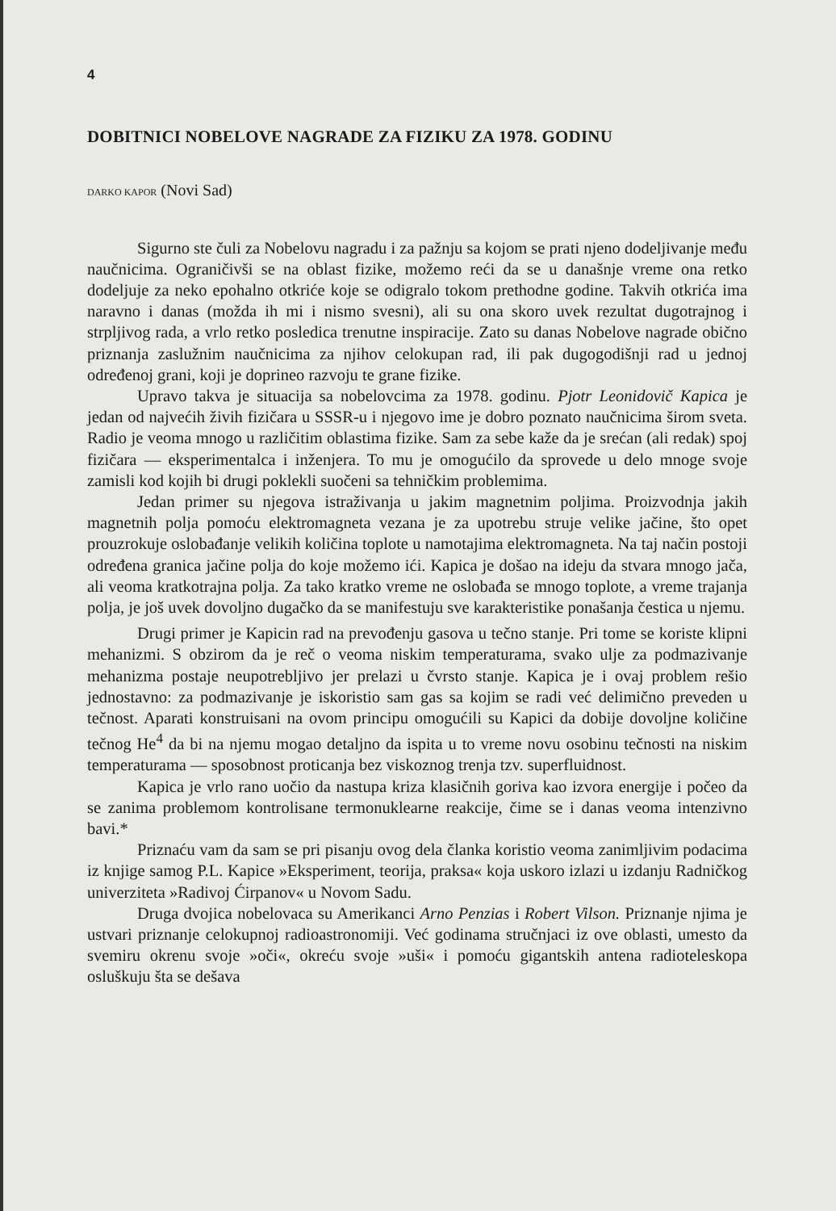4
DOBITNICI NOBELOVE NAGRADE ZA FIZIKU ZA 1978. GODINU
DARKO KAPOR (Novi Sad)
Sigurno ste čuli za Nobelovu nagradu i za pažnju sa kojom se prati njeno dodeljivanje među naučnicima. Ograničivši se na oblast fizike, možemo reći da se u današnje vreme ona retko dodeljuje za neko epohalno otkriće koje se odigralo tokom prethodne godine. Takvih otkrića ima naravno i danas (možda ih mi i nismo svesni), ali su ona skoro uvek rezultat dugotrajnog i strpljivog rada, a vrlo retko posledica trenutne inspiracije. Zato su danas Nobelove nagrade obično priznanja zaslužnim naučnicima za njihov celokupan rad, ili pak dugogodišnji rad u jednoj određenoj grani, koji je doprineo razvoju te grane fizike.
Upravo takva je situacija sa nobelovcima za 1978. godinu. Pjotr Leonidovič Kapica je jedan od najvećih živih fizičara u SSSR-u i njegovo ime je dobro poznato naučnicima širom sveta. Radio je veoma mnogo u različitim oblastima fizike. Sam za sebe kaže da je srećan (ali redak) spoj fizičara — eksperimentalca i inženjera. To mu je omogućilo da sprovede u delo mnoge svoje zamisli kod kojih bi drugi poklekli suočeni sa tehničkim problemima.
Jedan primer su njegova istraživanja u jakim magnetnim poljima. Proizvodnja jakih magnetnih polja pomoću elektromagneta vezana je za upotrebu struje velike jačine, što opet prouzrokuje oslobađanje velikih količina toplote u namotajima elektromagneta. Na taj način postoji određena granica jačine polja do koje možemo ići. Kapica je došao na ideju da stvara mnogo jača, ali veoma kratkotrajna polja. Za tako kratko vreme ne oslobađa se mnogo toplote, a vreme trajanja polja, je još uvek dovoljno dugačko da se manifestuju sve karakteristike ponašanja čestica u njemu.
Drugi primer je Kapicin rad na prevođenju gasova u tečno stanje. Pri tome se koriste klipni mehanizmi. S obzirom da je reč o veoma niskim temperaturama, svako ulje za podmazivanje mehanizma postaje neupotrebljivo jer prelazi u čvrsto stanje. Kapica je i ovaj problem rešio jednostavno: za podmazivanje je iskoristio sam gas sa kojim se radi već delimično preveden u tečnost. Aparati konstruisani na ovom principu omogućili su Kapici da dobije dovoljne količine tečnog He<sup>4</sup> da bi na njemu mogao detaljno da ispita u to vreme novu osobinu tečnosti na niskim temperaturama — sposobnost proticanja bez viskoznog trenja tzv. superfluidnost.
Kapica je vrlo rano uočio da nastupa kriza klasičnih goriva kao izvora energije i počeo da se zanima problemom kontrolisane termonuklearne reakcije, čime se i danas veoma intenzivno bavi.*
Priznaću vam da sam se pri pisanju ovog dela članka koristio veoma zanimljivim podacima iz knjige samog P.L. Kapice »Eksperiment, teorija, praksa« koja uskoro izlazi u izdanju Radničkog univerziteta »Radivoj Ćirpanov« u Novom Sadu.
Druga dvojica nobelovaca su Amerikanci Arno Penzias i Robert Vilson. Priznanje njima je ustvari priznanje celokupnoj radioastronomiji. Već godinama stručnjaci iz ove oblasti, umesto da svemiru okrenu svoje »oči«, okreću svoje »uši« i pomoću gigantskih antena radioteleskopa osluškuju šta se dešava